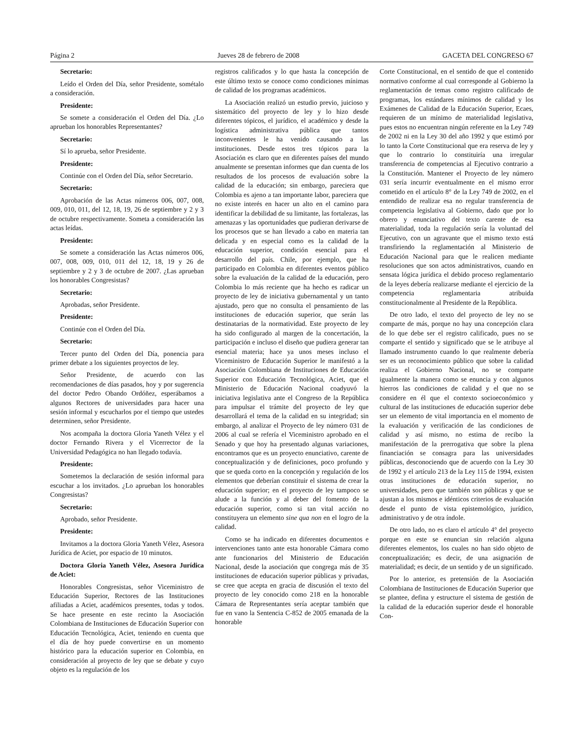Página 2 Jueves 28 de febrero de 2008 GACETA DEL CONGRESO 67
Secretario:
Leído el Orden del Día, señor Presidente, sométalo a consideración.
Presidente:
Se somete a consideración el Orden del Día. ¿Lo aprueban los honorables Representantes?
Secretario:
Sí lo aprueba, señor Presidente.
Presidente:
Continúe con el Orden del Día, señor Secretario.
Secretario:
Aprobación de las Actas números 006, 007, 008, 009, 010, 011, del 12, 18, 19, 26 de septiembre y 2 y 3 de octubre respectivamente. Someta a consideración las actas leídas.
Presidente:
Se somete a consideración las Actas números 006, 007, 008, 009, 010, 011 del 12, 18, 19 y 26 de septiembre y 2 y 3 de octubre de 2007. ¿Las aprueban los honorables Congresistas?
Secretario:
Aprobadas, señor Presidente.
Presidente:
Continúe con el Orden del Día.
Secretario:
Tercer punto del Orden del Día, ponencia para primer debate a los siguientes proyectos de ley.
Señor Presidente, de acuerdo con las recomendaciones de días pasados, hoy y por sugerencia del doctor Pedro Obando Ordóñez, esperábamos a algunos Rectores de universidades para hacer una sesión informal y escucharlos por el tiempo que ustedes determinen, señor Presidente.
Nos acompaña la doctora Gloria Yaneth Vélez y el doctor Fernando Rivera y el Vicerrector de la Universidad Pedagógica no han llegado todavía.
Presidente:
Sometemos la declaración de sesión informal para escuchar a los invitados. ¿Lo aprueban los honorables Congresistas?
Secretario:
Aprobado, señor Presidente.
Presidente:
Invitamos a la doctora Gloria Yaneth Vélez, Asesora Jurídica de Aciet, por espacio de 10 minutos.
Doctora Gloria Yaneth Vélez, Asesora Jurídica de Aciet:
Honorables Congresistas, señor Viceministro de Educación Superior, Rectores de las Instituciones afiliadas a Aciet, académicos presentes, todas y todos. Se hace presente en este recinto la Asociación Colombiana de Instituciones de Educación Superior con Educación Tecnológica, Aciet, teniendo en cuenta que el día de hoy puede convertirse en un momento histórico para la educación superior en Colombia, en consideración al proyecto de ley que se debate y cuyo objeto es la regulación de los
registros calificados y lo que hasta la concepción de este último texto se conoce como condiciones mínimas de calidad de los programas académicos.
La Asociación realizó un estudio previo, juicioso y sistemático del proyecto de ley y lo hizo desde diferentes tópicos, el jurídico, el académico y desde la logística administrativa pública que tantos inconvenientes le ha venido causando a las instituciones. Desde estos tres tópicos para la Asociación es claro que en diferentes países del mundo anualmente se presentan informes que dan cuenta de los resultados de los procesos de evaluación sobre la calidad de la educación; sin embargo, pareciera que Colombia es ajeno a tan importante labor, pareciera que no existe interés en hacer un alto en el camino para identificar la debilidad de su limitante, las fortalezas, las amenazas y las oportunidades que pudieran derivarse de los procesos que se han llevado a cabo en materia tan delicada y en especial como es la calidad de la educación superior, condición esencial para el desarrollo del país. Chile, por ejemplo, que ha participado en Colombia en diferentes eventos público sobre la evaluación de la calidad de la educación, pero Colombia lo más reciente que ha hecho es radicar un proyecto de ley de iniciativa gubernamental y un tanto ajustado, pero que no consulta el pensamiento de las instituciones de educación superior, que serán las destinatarias de la normatividad. Este proyecto de ley ha sido configurado al margen de la concertación, la participación e incluso el diseño que pudiera generar tan esencial materia; hace ya unos meses incluso el Viceministro de Educación Superior le manifestó a la Asociación Colombiana de Instituciones de Educación Superior con Educación Tecnológica, Aciet, que el Ministerio de Educación Nacional coadyuvó la iniciativa legislativa ante el Congreso de la República para impulsar el trámite del proyecto de ley que desarrollará el tema de la calidad en su integridad; sin embargo, al analizar el Proyecto de ley número 031 de 2006 al cual se refería el Viceministro aprobado en el Senado y que hoy ha presentado algunas variaciones, encontramos que es un proyecto enunciativo, carente de conceptualización y de definiciones, poco profundo y que se queda corto en la concepción y regulación de los elementos que deberían constituir el sistema de crear la educación superior; en el proyecto de ley tampoco se alude a la función y al deber del fomento de la educación superior, como si tan vital acción no constituyera un elemento sine qua non en el logro de la calidad.
Como se ha indicado en diferentes documentos e intervenciones tanto ante esta honorable Cámara como ante funcionarios del Ministerio de Educación Nacional, desde la asociación que congrega más de 35 instituciones de educación superior públicas y privadas, se cree que acepta en gracia de discusión el texto del proyecto de ley conocido como 218 en la honorable Cámara de Representantes sería aceptar también que fue en vano la Sentencia C-852 de 2005 emanada de la honorable
Corte Constitucional, en el sentido de que el contenido normativo conforme al cual corresponde al Gobierno la reglamentación de temas como registro calificado de programas, los estándares mínimos de calidad y los Exámenes de Calidad de la Educación Superior, Ecaes, requieren de un mínimo de materialidad legislativa, pues estos no encuentran ningún referente en la Ley 749 de 2002 ni en la Ley 30 del año 1992 y que estimó por lo tanto la Corte Constitucional que era reserva de ley y que lo contrario lo constituiría una irregular transferencia de competencias al Ejecutivo contrario a la Constitución. Mantener el Proyecto de ley número 031 sería incurrir eventualmente en el mismo error cometido en el artículo 8° de la Ley 749 de 2002, en el entendido de realizar esa no regular transferencia de competencia legislativa al Gobierno, dado que por lo obrero y enunciativo del texto carente de esa materialidad, toda la regulación sería la voluntad del Ejecutivo, con un agravante que el mismo texto está transfiriendo la reglamentación al Ministerio de Educación Nacional para que le realicen mediante resoluciones que son actos administrativos, cuando en sensata lógica jurídica el debido proceso reglamentario de la leyes debería realizarse mediante el ejercicio de la competencia reglamentaria atribuida constitucionalmente al Presidente de la República.
De otro lado, el texto del proyecto de ley no se comparte de más, porque no hay una concepción clara de lo que debe ser el registro calificado, pues no se comparte el sentido y significado que se le atribuye al llamado instrumento cuando lo que realmente debería ser es un reconocimiento público que sobre la calidad realiza el Gobierno Nacional, no se comparte igualmente la manera como se enuncia y con algunos hierros las condiciones de calidad y el que no se considere en él que el contexto socioeconómico y cultural de las instituciones de educación superior debe ser un elemento de vital importancia en el momento de la evaluación y verificación de las condiciones de calidad y así mismo, no estima de recibo la manifestación de la prerrogativa que sobre la plena financiación se consagra para las universidades públicas, desconociendo que de acuerdo con la Ley 30 de 1992 y el artículo 213 de la Ley 115 de 1994, existen otras instituciones de educación superior, no universidades, pero que también son públicas y que se ajustan a los mismos e idénticos criterios de evaluación desde el punto de vista epistemológico, jurídico, administrativo y de otra índole.
De otro lado, no es claro el artículo 4° del proyecto porque en este se enuncian sin relación alguna diferentes elementos, los cuales no han sido objeto de conceptualización; es decir, de una asignación de materialidad; es decir, de un sentido y de un significado.
Por lo anterior, es pretensión de la Asociación Colombiana de Instituciones de Educación Superior que se plantee, defina y estructure el sistema de gestión de la calidad de la educación superior desde el honorable Con-